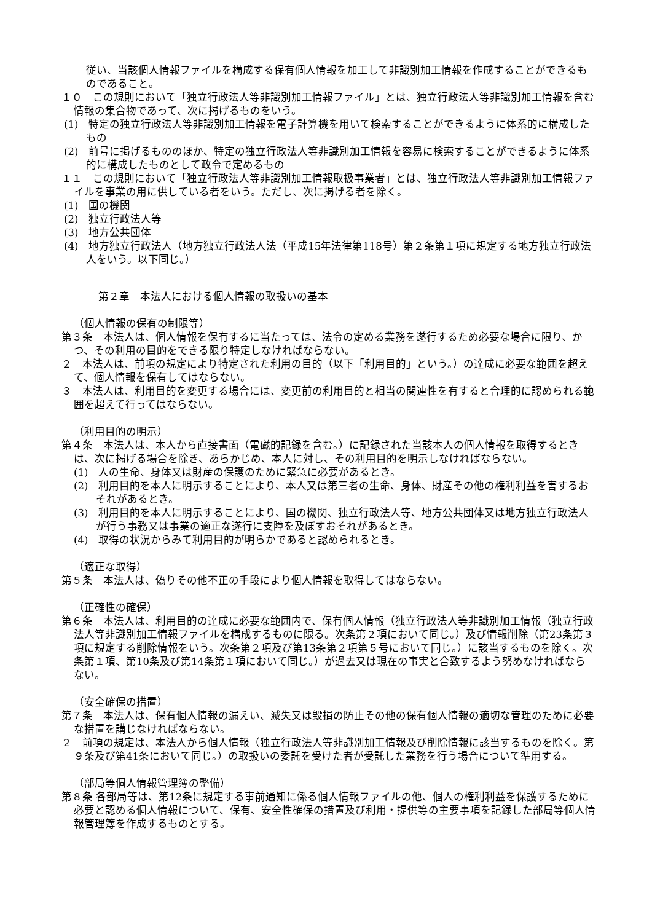従い、当該個人情報ファイルを構成する保有個人情報を加工して非識別加工情報を作成することができるものであること。
１０　この規則において「独立行政法人等非識別加工情報ファイル」とは、独立行政法人等非識別加工情報を含む情報の集合物であって、次に掲げるものをいう。
(1)　特定の独立行政法人等非識別加工情報を電子計算機を用いて検索することができるように体系的に構成したもの
(2)　前号に掲げるもののほか、特定の独立行政法人等非識別加工情報を容易に検索することができるように体系的に構成したものとして政令で定めるもの
１１　この規則において「独立行政法人等非識別加工情報取扱事業者」とは、独立行政法人等非識別加工情報ファイルを事業の用に供している者をいう。ただし、次に掲げる者を除く。
(1)　国の機関
(2)　独立行政法人等
(3)　地方公共団体
(4)　地方独立行政法人（地方独立行政法人法（平成15年法律第118号）第２条第１項に規定する地方独立行政法人をいう。以下同じ。）
第２章　本法人における個人情報の取扱いの基本
（個人情報の保有の制限等）
第３条　本法人は、個人情報を保有するに当たっては、法令の定める業務を遂行するため必要な場合に限り、かつ、その利用の目的をできる限り特定しなければならない。
２　本法人は、前項の規定により特定された利用の目的（以下「利用目的」という。）の達成に必要な範囲を超えて、個人情報を保有してはならない。
３　本法人は、利用目的を変更する場合には、変更前の利用目的と相当の関連性を有すると合理的に認められる範囲を超えて行ってはならない。
（利用目的の明示）
第４条　本法人は、本人から直接書面（電磁的記録を含む。）に記録された当該本人の個人情報を取得するときは、次に掲げる場合を除き、あらかじめ、本人に対し、その利用目的を明示しなければならない。
(1)　人の生命、身体又は財産の保護のために緊急に必要があるとき。
(2)　利用目的を本人に明示することにより、本人又は第三者の生命、身体、財産その他の権利利益を害するおそれがあるとき。
(3)　利用目的を本人に明示することにより、国の機関、独立行政法人等、地方公共団体又は地方独立行政法人が行う事務又は事業の適正な遂行に支障を及ぼすおそれがあるとき。
(4)　取得の状況からみて利用目的が明らかであると認められるとき。
（適正な取得）
第５条　本法人は、偽りその他不正の手段により個人情報を取得してはならない。
（正確性の確保）
第６条　本法人は、利用目的の達成に必要な範囲内で、保有個人情報（独立行政法人等非識別加工情報（独立行政法人等非識別加工情報ファイルを構成するものに限る。次条第２項において同じ。）及び情報削除（第23条第３項に規定する削除情報をいう。次条第２項及び第13条第２項第５号において同じ。）に該当するものを除く。次条第１項、第10条及び第14条第１項において同じ。）が過去又は現在の事実と合致するよう努めなければならない。
（安全確保の措置）
第７条　本法人は、保有個人情報の漏えい、滅失又は毀損の防止その他の保有個人情報の適切な管理のために必要な措置を講じなければならない。
２　前項の規定は、本法人から個人情報（独立行政法人等非識別加工情報及び削除情報に該当するものを除く。第９条及び第41条において同じ。）の取扱いの委託を受けた者が受託した業務を行う場合について準用する。
（部局等個人情報管理簿の整備）
第８条 各部局等は、第12条に規定する事前通知に係る個人情報ファイルの他、個人の権利利益を保護するために必要と認める個人情報について、保有、安全性確保の措置及び利用・提供等の主要事項を記録した部局等個人情報管理簿を作成するものとする。